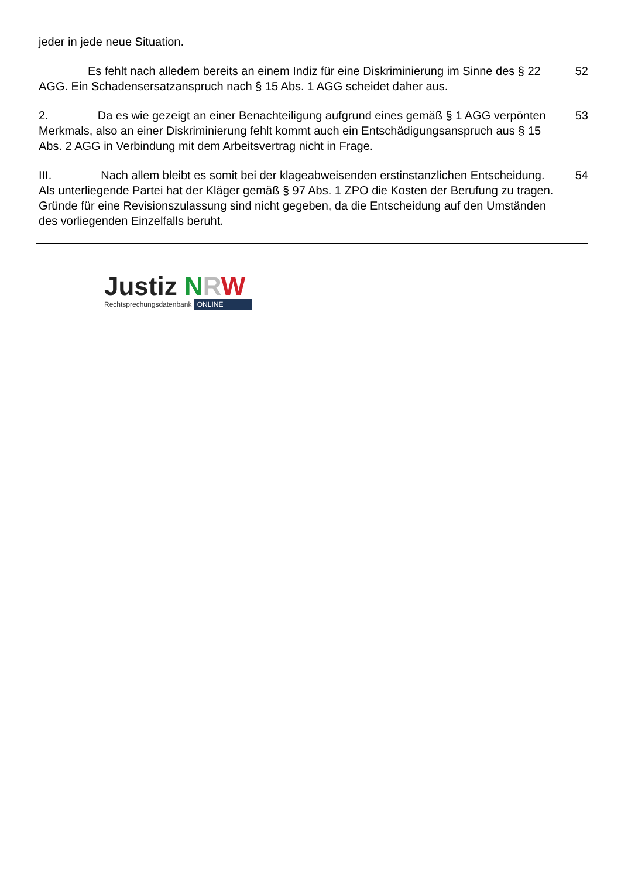jeder in jede neue Situation.
Es fehlt nach alledem bereits an einem Indiz für eine Diskriminierung im Sinne des § 22 AGG. Ein Schadensersatzanspruch nach § 15 Abs. 1 AGG scheidet daher aus.
52
2. Da es wie gezeigt an einer Benachteiligung aufgrund eines gemäß § 1 AGG verpönten Merkmals, also an einer Diskriminierung fehlt kommt auch ein Entschädigungsanspruch aus § 15 Abs. 2 AGG in Verbindung mit dem Arbeitsvertrag nicht in Frage.
53
III. Nach allem bleibt es somit bei der klageabweisenden erstinstanzlichen Entscheidung. Als unterliegende Partei hat der Kläger gemäß § 97 Abs. 1 ZPO die Kosten der Berufung zu tragen. Gründe für eine Revisionszulassung sind nicht gegeben, da die Entscheidung auf den Umständen des vorliegenden Einzelfalls beruht.
54
Justiz NRW
Rechtsprechungsdatenbank ONLINE